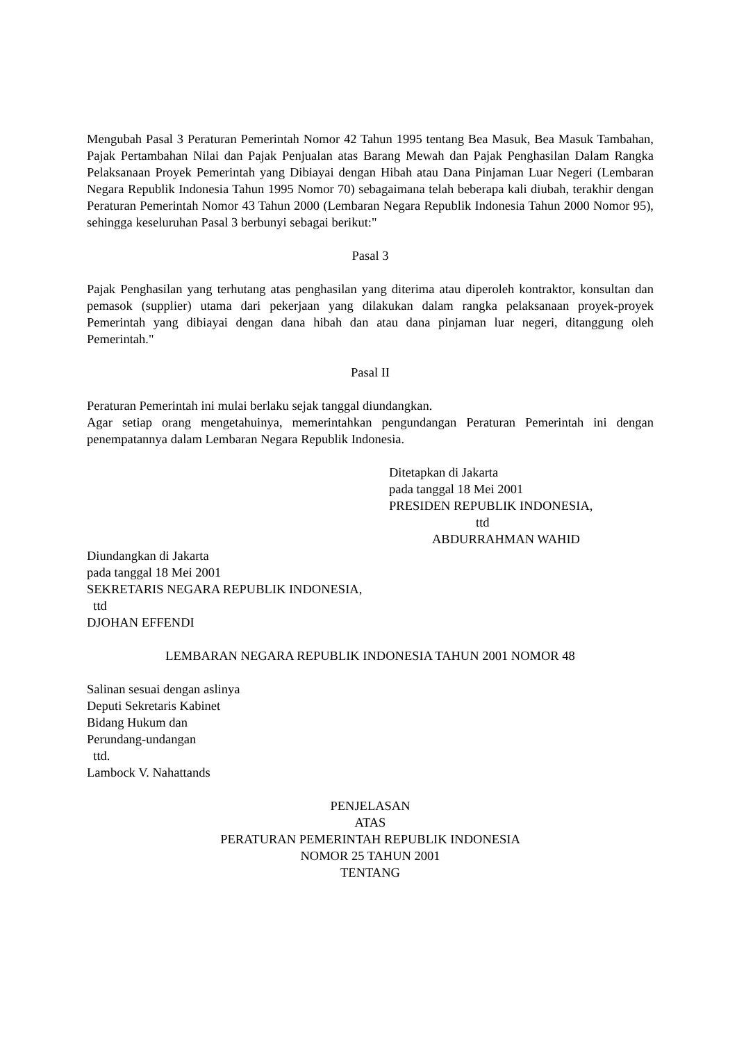Mengubah Pasal 3 Peraturan Pemerintah Nomor 42 Tahun 1995 tentang Bea Masuk, Bea Masuk Tambahan, Pajak Pertambahan Nilai dan Pajak Penjualan atas Barang Mewah dan Pajak Penghasilan Dalam Rangka Pelaksanaan Proyek Pemerintah yang Dibiayai dengan Hibah atau Dana Pinjaman Luar Negeri (Lembaran Negara Republik Indonesia Tahun 1995 Nomor 70) sebagaimana telah beberapa kali diubah, terakhir dengan Peraturan Pemerintah Nomor 43 Tahun 2000 (Lembaran Negara Republik Indonesia Tahun 2000 Nomor 95), sehingga keseluruhan Pasal 3 berbunyi sebagai berikut:"
Pasal 3
Pajak Penghasilan yang terhutang atas penghasilan yang diterima atau diperoleh kontraktor, konsultan dan pemasok (supplier) utama dari pekerjaan yang dilakukan dalam rangka pelaksanaan proyek-proyek Pemerintah yang dibiayai dengan dana hibah dan atau dana pinjaman luar negeri, ditanggung oleh Pemerintah."
Pasal II
Peraturan Pemerintah ini mulai berlaku sejak tanggal diundangkan.
Agar setiap orang mengetahuinya, memerintahkan pengundangan Peraturan Pemerintah ini dengan penempatannya dalam Lembaran Negara Republik Indonesia.
Ditetapkan di Jakarta
pada tanggal 18 Mei 2001
PRESIDEN REPUBLIK INDONESIA,
ttd
ABDURRAHMAN WAHID
Diundangkan di Jakarta
pada tanggal 18 Mei 2001
SEKRETARIS NEGARA REPUBLIK INDONESIA,
ttd
DJOHAN EFFENDI
LEMBARAN NEGARA REPUBLIK INDONESIA TAHUN 2001 NOMOR 48
Salinan sesuai dengan aslinya
Deputi Sekretaris Kabinet
Bidang Hukum dan
Perundang-undangan
ttd.
Lambock V. Nahattands
PENJELASAN
ATAS
PERATURAN PEMERINTAH REPUBLIK INDONESIA
NOMOR 25 TAHUN 2001
TENTANG